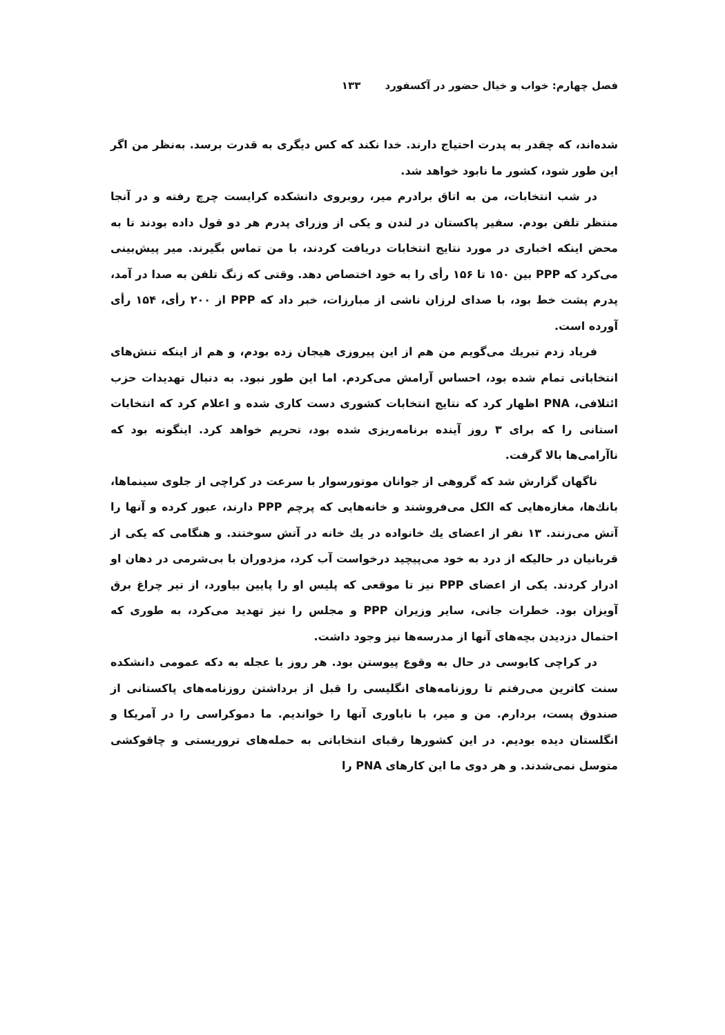فصل چهارم: خواب و خیال حضور در آکسفورد ۱۳۳
شده‌اند، که چقدر به پدرت احتیاج دارند. خدا نکند که کس دیگری به قدرت برسد. به‌نظر من اگر این طور شود، کشور ما نابود خواهد شد.
در شب انتخابات، من به اتاق برادرم میر، روبروی دانشکده کرایست چرچ رفته و در آنجا منتظر تلفن بودم. سفیر پاکستان در لندن و یکی از وزرای پدرم هر دو قول داده بودند تا به محض اینکه اخباری در مورد نتایج انتخابات دریافت کردند، با من تماس بگیرند. میر پیش‌بینی می‌کرد که PPP بین ۱۵۰ تا ۱۵۶ رأی را به خود اختصاص دهد. وقتی که زنگ تلفن به صدا در آمد، پدرم پشت خط بود، با صدای لرزان ناشی از مبارزات، خبر داد که PPP از ۲۰۰ رأی، ۱۵۴ رأی آورده است.
فریاد زدم تبریك می‌گویم من هم از این پیروزی هیجان زده بودم، و هم از اینکه تنش‌های انتخاباتی تمام شده بود، احساس آرامش می‌کردم. اما این طور نبود. به دنبال تهدیدات حزب ائتلافی، PNA اظهار کرد که نتایج انتخابات کشوری دست کاری شده و اعلام کرد که انتخابات استانی را که برای ۳ روز آینده برنامه‌ریزی شده بود، تحریم خواهد کرد. اینگونه بود که ناآرامی‌ها بالا گرفت.
ناگهان گزارش شد که گروهی از جوانان موتورسوار با سرعت در کراچی از جلوی سینماها، بانك‌ها، مغازه‌هایی که الکل می‌فروشند و خانه‌هایی که پرچم PPP دارند، عبور کرده و آنها را آتش می‌زنند. ۱۳ نفر از اعضای یك خانواده در یك خانه در آتش سوختند. و هنگامی که یکی از قربانیان در حالیکه از درد به خود می‌پیچید درخواست آب کرد، مزدوران با بی‌شرمی در دهان او ادرار کردند. یکی از اعضای PPP نیز تا موقعی که پلیس او را پایین بیاورد، از تیر چراغ برق آویزان بود. خطرات جانی، سایر وزیران PPP و مجلس را نیز تهدید می‌کرد، به طوری که احتمال دزدیدن بچه‌های آنها از مدرسه‌ها نیز وجود داشت.
در کراچی کابوسی در حال به وقوع پیوستن بود. هر روز با عجله به دکه عمومی دانشکده سنت کاترین می‌رفتم تا روزنامه‌های انگلیسی را قبل از برداشتن روزنامه‌های پاکستانی از صندوق پست، بردارم. من و میر، با ناباوری آنها را خواندیم. ما دموکراسی را در آمریکا و انگلستان دیده بودیم. در این کشورها رقبای انتخاباتی به حمله‌های تروریستی و چاقوکشی متوسل نمی‌شدند. و هر دوی ما این کارهای PNA را